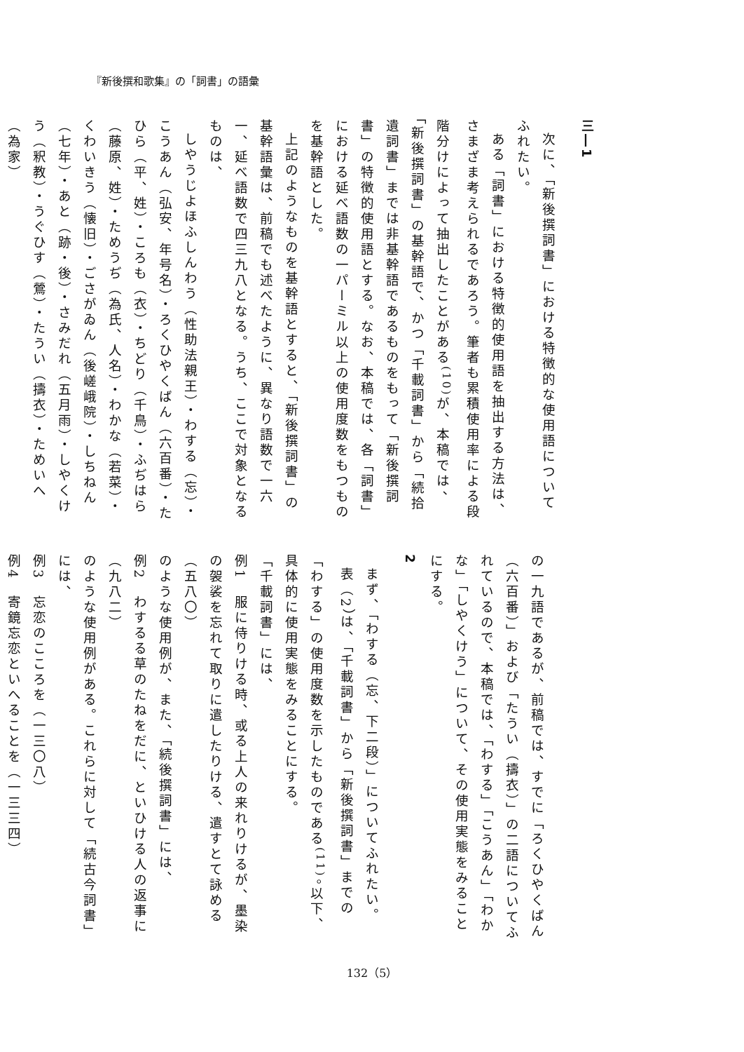『新後撰和歌集』の「詞書」の語彙
三―1
次に、「新後撰詞書」における特徴的な使用語についてふれたい。
ある「詞書」における特徴的使用語を抽出する方法は、さまざま考えられるであろう。筆者も累積使用率による段階分けによって抽出したことがある<sup>(10)</sup>が、本稿では、「新後撰詞書」の基幹語で、かつ「千載詞書」から「続拾遺詞書」までは非基幹語であるものをもって「新後撰詞書」の特徴的使用語とする。なお、本稿では、各「詞書」における延べ語数の一パーミル以上の使用度数をもつものを基幹語とした。
上記のようなものを基幹語とすると、「新後撰詞書」の基幹語彙は、前稿でも述べたように、異なり語数で一六一、延べ語数で四三九八となる。うち、ここで対象となるものは、
しやうじよほふしんわう（性助法親王）・わする（忘）・こうあん（弘安、年号名）・ろくひやくばん（六百番）・たひら（平、姓）・ころも（衣）・ちどり（千鳥）・ふぢはら（藤原、姓）・ためうぢ（為氏、人名）・わかな（若菜）・くわいきう（懐旧）・ごさがゐん（後嵯峨院）・しちねん（七年）・あと（跡・後）・さみだれ（五月雨）・しやくけう（釈教）・うぐひす（鶯）・たうい（擣衣）・ためいへ（為家）
の一九語であるが、前稿では、すでに「ろくひやくばん（六百番）」および「たうい（擣衣）」の二語についてふれているので、本稿では、「わする」「こうあん」「わかな」「しやくけう」について、その使用実態をみることにする。
2
まず、「わする（忘、下二段）」についてふれたい。
表（2）は、「千載詞書」から「新後撰詞書」までの「わする」の使用度数を示したものである<sup>(11)</sup>。以下、具体的に使用実態をみることにする。
「千載詞書」には、
例1　服に侍りける時、或る上人の来れりけるが、墨染の袈裟を忘れて取りに遣したりける、遣すとて詠める（五八〇）
のような使用例が、また、「続後撰詞書」には、
例2　わするる草のたねをだに、といひける人の返事に（九八二）
のような使用例がある。これらに対して「続古今詞書」には、
例3　忘恋のこころを（一三〇八）
例4　寄鏡忘恋といへることを（一三三四）
132（5）